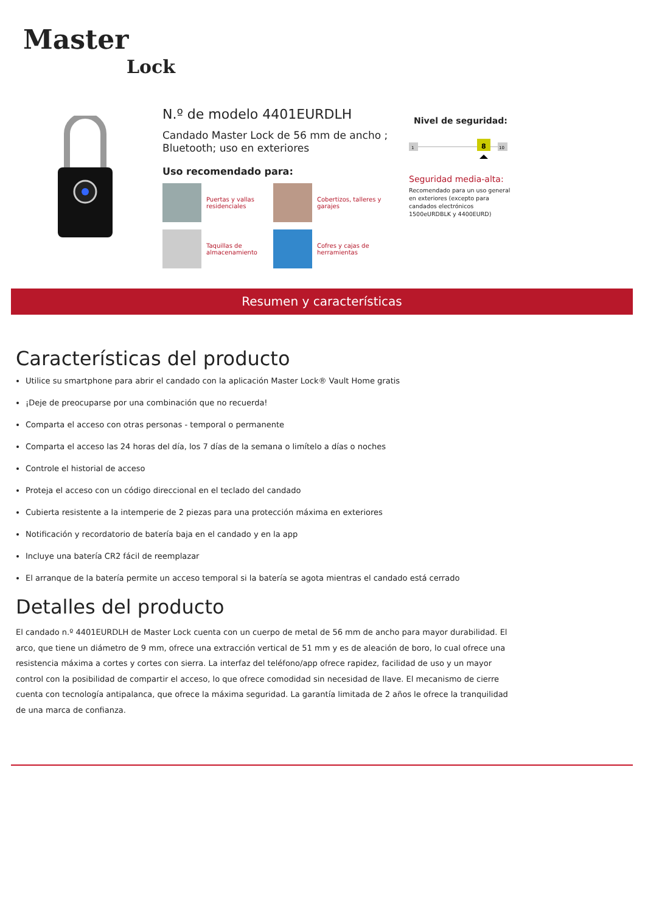Master
Lock
N.º de modelo 4401EURDLH
Candado Master Lock de 56 mm de ancho ; Bluetooth; uso en exteriores
Uso recomendado para:
Puertas y vallas residenciales
Cobertizos, talleres y garajes
Taquillas de almacenamiento
Cofres y cajas de herramientas
Nivel de seguridad:
1
8
10
Seguridad media-alta:
Recomendado para un uso general en exteriores (excepto para candados electrónicos 1500eURDBLK y 4400EURD)
Resumen y características
Características del producto
Utilice su smartphone para abrir el candado con la aplicación Master Lock® Vault Home gratis
¡Deje de preocuparse por una combinación que no recuerda!
Comparta el acceso con otras personas - temporal o permanente
Comparta el acceso las 24 horas del día, los 7 días de la semana o limítelo a días o noches
Controle el historial de acceso
Proteja el acceso con un código direccional en el teclado del candado
Cubierta resistente a la intemperie de 2 piezas para una protección máxima en exteriores
Notificación y recordatorio de batería baja en el candado y en la app
Incluye una batería CR2 fácil de reemplazar
El arranque de la batería permite un acceso temporal si la batería se agota mientras el candado está cerrado
Detalles del producto
El candado n.º 4401EURDLH de Master Lock cuenta con un cuerpo de metal de 56 mm de ancho para mayor durabilidad. El arco, que tiene un diámetro de 9 mm, ofrece una extracción vertical de 51 mm y es de aleación de boro, lo cual ofrece una resistencia máxima a cortes y cortes con sierra. La interfaz del teléfono/app ofrece rapidez, facilidad de uso y un mayor control con la posibilidad de compartir el acceso, lo que ofrece comodidad sin necesidad de llave. El mecanismo de cierre cuenta con tecnología antipalanca, que ofrece la máxima seguridad. La garantía limitada de 2 años le ofrece la tranquilidad de una marca de confianza.